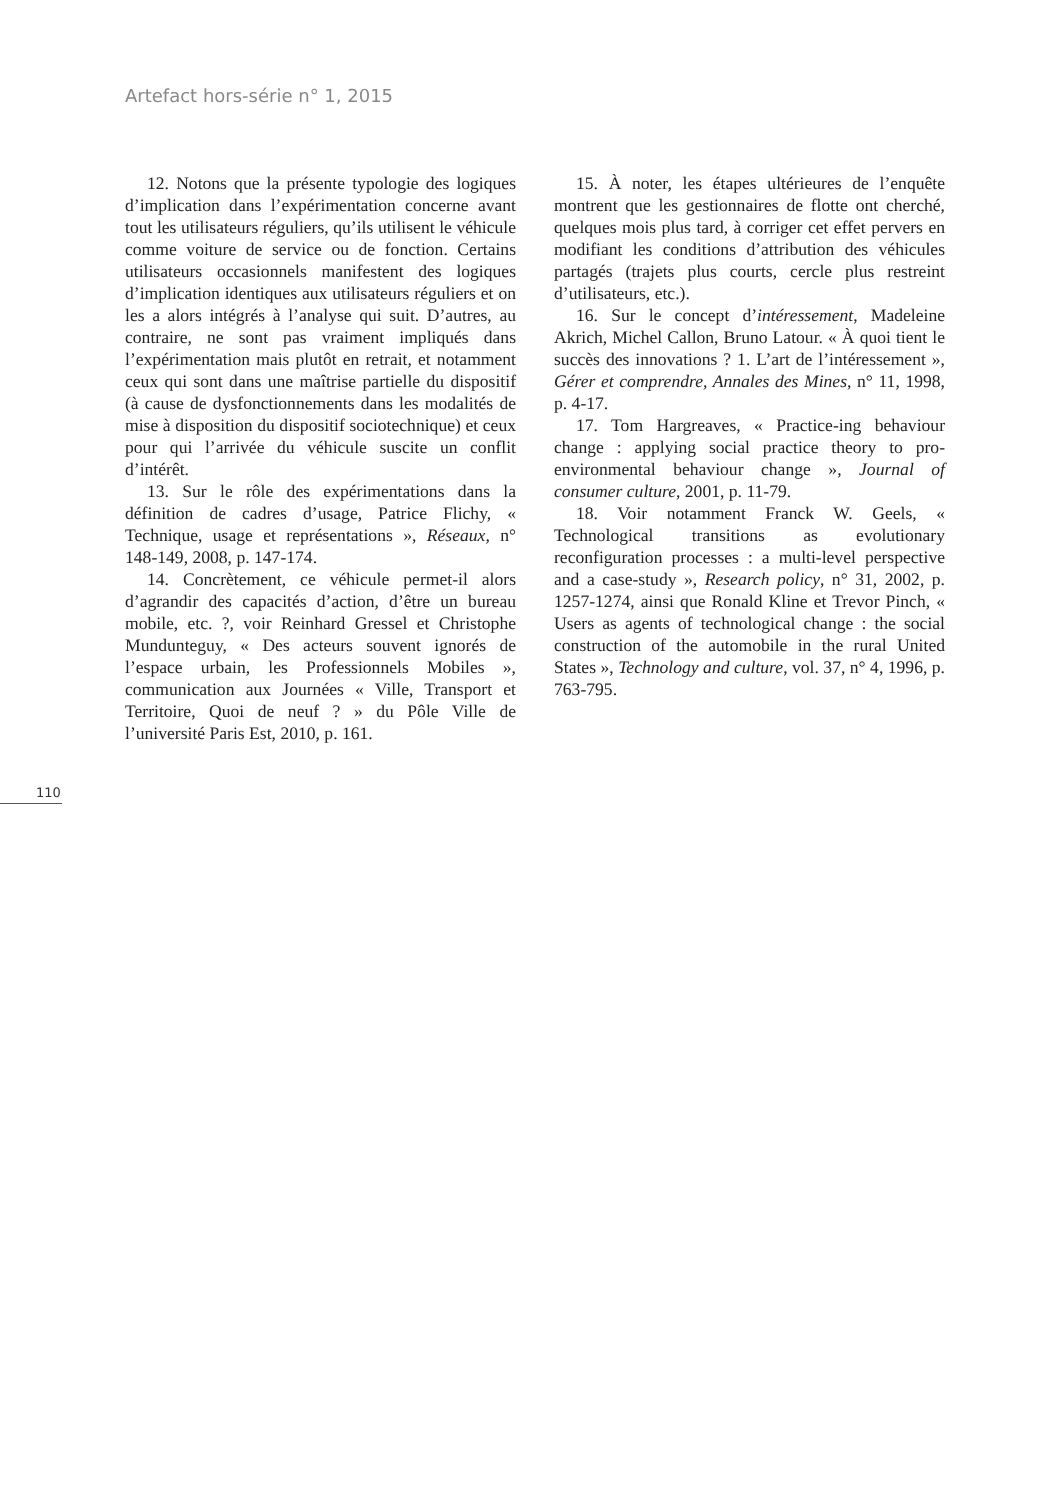Artefact hors-série n° 1, 2015
12. Notons que la présente typologie des logiques d’implication dans l’expérimentation concerne avant tout les utilisateurs réguliers, qu’ils utilisent le véhicule comme voiture de service ou de fonction. Certains utilisateurs occasionnels manifestent des logiques d’implication identiques aux utilisateurs réguliers et on les a alors intégrés à l’analyse qui suit. D’autres, au contraire, ne sont pas vraiment impliqués dans l’expérimentation mais plutôt en retrait, et notamment ceux qui sont dans une maîtrise partielle du dispositif (à cause de dysfonctionnements dans les modalités de mise à disposition du dispositif sociotechnique) et ceux pour qui l’arrivée du véhicule suscite un conflit d’intérêt.
13. Sur le rôle des expérimentations dans la définition de cadres d’usage, Patrice Flichy, « Technique, usage et représentations », Réseaux, n° 148-149, 2008, p. 147-174.
14. Concrètement, ce véhicule permet-il alors d’agrandir des capacités d’action, d’être un bureau mobile, etc. ?, voir Reinhard Gressel et Christophe Mundunteguy, « Des acteurs souvent ignorés de l’espace urbain, les Professionnels Mobiles », communication aux Journées « Ville, Transport et Territoire, Quoi de neuf ? » du Pôle Ville de l’université Paris Est, 2010, p. 161.
15. À noter, les étapes ultérieures de l’enquête montrent que les gestionnaires de flotte ont cherché, quelques mois plus tard, à corriger cet effet pervers en modifiant les conditions d’attribution des véhicules partagés (trajets plus courts, cercle plus restreint d’utilisateurs, etc.).
16. Sur le concept d’intéressement, Madeleine Akrich, Michel Callon, Bruno Latour. « À quoi tient le succès des innovations ? 1. L’art de l’intéressement », Gérer et comprendre, Annales des Mines, n° 11, 1998, p. 4-17.
17. Tom Hargreaves, « Practice-ing behaviour change : applying social practice theory to pro-environmental behaviour change », Journal of consumer culture, 2001, p. 11-79.
18. Voir notamment Franck W. Geels, « Technological transitions as evolutionary reconfiguration processes : a multi-level perspective and a case-study », Research policy, n° 31, 2002, p. 1257-1274, ainsi que Ronald Kline et Trevor Pinch, « Users as agents of technological change : the social construction of the automobile in the rural United States », Technology and culture, vol. 37, n° 4, 1996, p. 763-795.
110